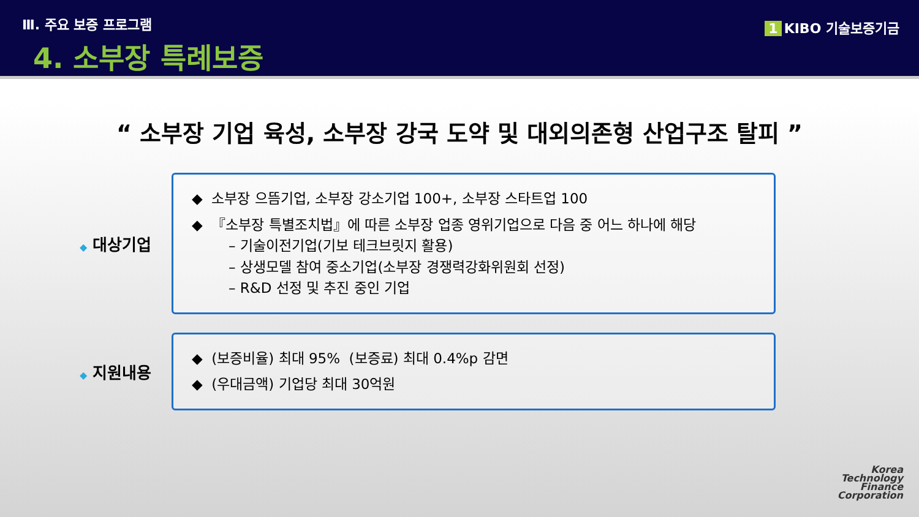Ⅲ. 주요 보증 프로그램
4. 소부장 특례보증
1 KIBO 기술보증기금
“ 소부장 기업 육성, 소부장 강국 도약 및 대외의존형 산업구조 탈피 ”
◆ 대상기업
◆ 소부장 으뜸기업, 소부장 강소기업 100+, 소부장 스타트업 100
◆ 『소부장 특별조치법』에 따른 소부장 업종 영위기업으로 다음 중 어느 하나에 해당
– 기술이전기업(기보 테크브릿지 활용)
– 상생모델 참여 중소기업(소부장 경쟁력강화위원회 선정)
– R&D 선정 및 추진 중인 기업
◆ 지원내용
◆ (보증비율) 최대 95% (보증료) 최대 0.4%p 감면
◆ (우대금액) 기업당 최대 30억원
Korea
Technology
Finance
Corporation